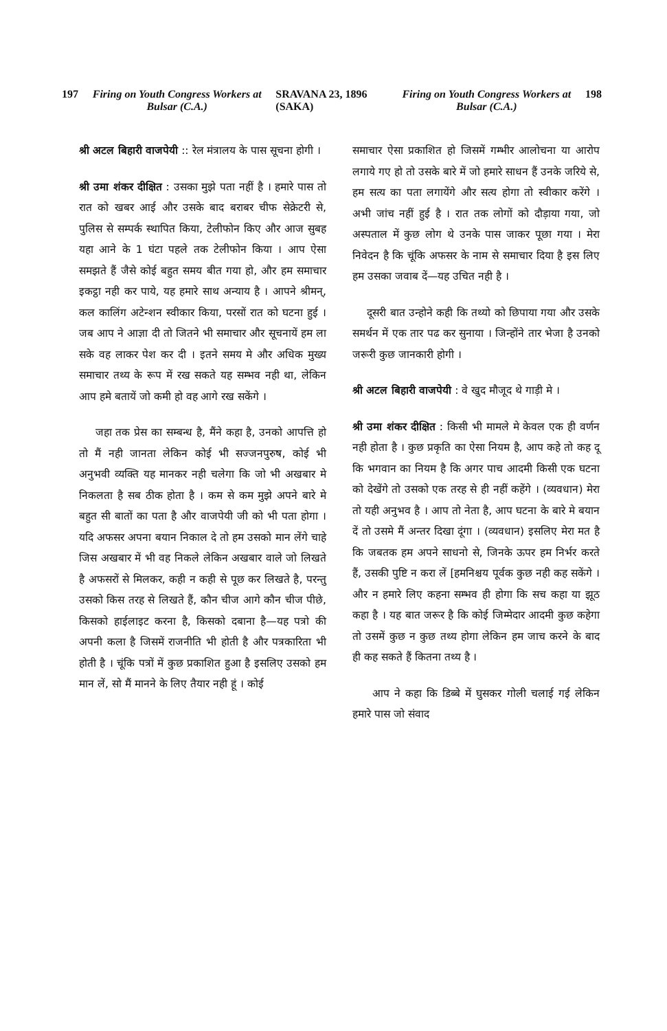197 Firing on Youth Congress Workers at Bulsar (C.A.) SRAVANA 23, 1896 (SAKA) Firing on Youth Congress Workers at Bulsar (C.A.) 198
श्री अटल बिहारी वाजपेयी :: रेल मंत्रालय के पास सूचना होगी ।
श्री उमा शंकर दीक्षित : उसका मुझे पता नहीं है । हमारे पास तो रात को खबर आई और उसके बाद बराबर चीफ सेक्रेटरी से, पुलिस से सम्पर्क स्थापित किया, टेलीफोन किए और आज सुबह यहा आने के 1 घंटा पहले तक टेलीफोन किया । आप ऐसा समझते हैं जैसे कोई बहुत समय बीत गया हो, और हम समाचार इकट्ठा नही कर पाये, यह हमारे साथ अन्याय है । आपने श्रीमन्, कल कालिंग अटेन्शन स्वीकार किया, परसों रात को घटना हुई । जब आप ने आज्ञा दी तो जितने भी समाचार और सूचनायें हम ला सके वह लाकर पेश कर दी । इतने समय मे और अधिक मुख्य समाचार तथ्य के रूप में रख सकते यह सम्भव नही था, लेकिन आप हमे बतायें जो कमी हो वह आगे रख सकेंगे ।
जहा तक प्रेस का सम्बन्ध है, मैंने कहा है, उनको आपत्ति हो तो मैं नही जानता लेकिन कोई भी सज्जनपुरुष, कोई भी अनुभवी व्यक्ति यह मानकर नही चलेगा कि जो भी अखबार मे निकलता है सब ठीक होता है । कम से कम मुझे अपने बारे मे बहुत सी बातों का पता है और वाजपेयी जी को भी पता होगा । यदि अफसर अपना बयान निकाल दे तो हम उसको मान लेंगे चाहे जिस अखबार में भी वह निकले लेकिन अखबार वाले जो लिखते है अफसरों से मिलकर, कही न कही से पूछ कर लिखते है, परन्तु उसको किस तरह से लिखते हैं, कौन चीज आगे कौन चीज पीछे, किसको हाईलाइट करना है, किसको दबाना है—यह पत्रो की अपनी कला है जिसमें राजनीति भी होती है और पत्रकारिता भी होती है । चूंकि पत्रों में कुछ प्रकाशित हुआ है इसलिए उसको हम मान लें, सो मैं मानने के लिए तैयार नही हूं । कोई
समाचार ऐसा प्रकाशित हो जिसमें गम्भीर आलोचना या आरोप लगाये गए हो तो उसके बारे में जो हमारे साधन हैं उनके जरिये से, हम सत्य का पता लगायेंगे और सत्य होगा तो स्वीकार करेंगे । अभी जांच नहीं हुई है । रात तक लोगों को दौड़ाया गया, जो अस्पताल में कुछ लोग थे उनके पास जाकर पूछा गया । मेरा निवेदन है कि चूंकि अफसर के नाम से समाचार दिया है इस लिए हम उसका जवाब दें—यह उचित नही है ।
दूसरी बात उन्होने कही कि तथ्यो को छिपाया गया और उसके समर्थन में एक तार पढ कर सुनाया । जिन्होंने तार भेजा है उनको जरूरी कुछ जानकारी होगी ।
श्री अटल बिहारी वाजपेयी : वे खुद मौजूद थे गाड़ी मे ।
श्री उमा शंकर दीक्षित : किसी भी मामले मे केवल एक ही वर्णन नही होता है । कुछ प्रकृति का ऐसा नियम है, आप कहे तो कह दू कि भगवान का नियम है कि अगर पाच आदमी किसी एक घटना को देखेंगे तो उसको एक तरह से ही नहीं कहेंगे । (व्यवधान) मेरा तो यही अनुभव है । आप तो नेता है, आप घटना के बारे मे बयान दें तो उसमे मैं अन्तर दिखा दूंगा । (व्यवधान) इसलिए मेरा मत है कि जबतक हम अपने साधनो से, जिनके ऊपर हम निर्भर करते हैं, उसकी पुष्टि न करा लें [हमनिश्चय पूर्वक कुछ नही कह सकेंगे । और न हमारे लिए कहना सम्भव ही होगा कि सच कहा या झूठ कहा है । यह बात जरूर है कि कोई जिम्मेदार आदमी कुछ कहेगा तो उसमें कुछ न कुछ तथ्य होगा लेकिन हम जाच करने के बाद ही कह सकते हैं कितना तथ्य है ।
आप ने कहा कि डिब्बे में घुसकर गोली चलाई गई लेकिन हमारे पास जो संवाद